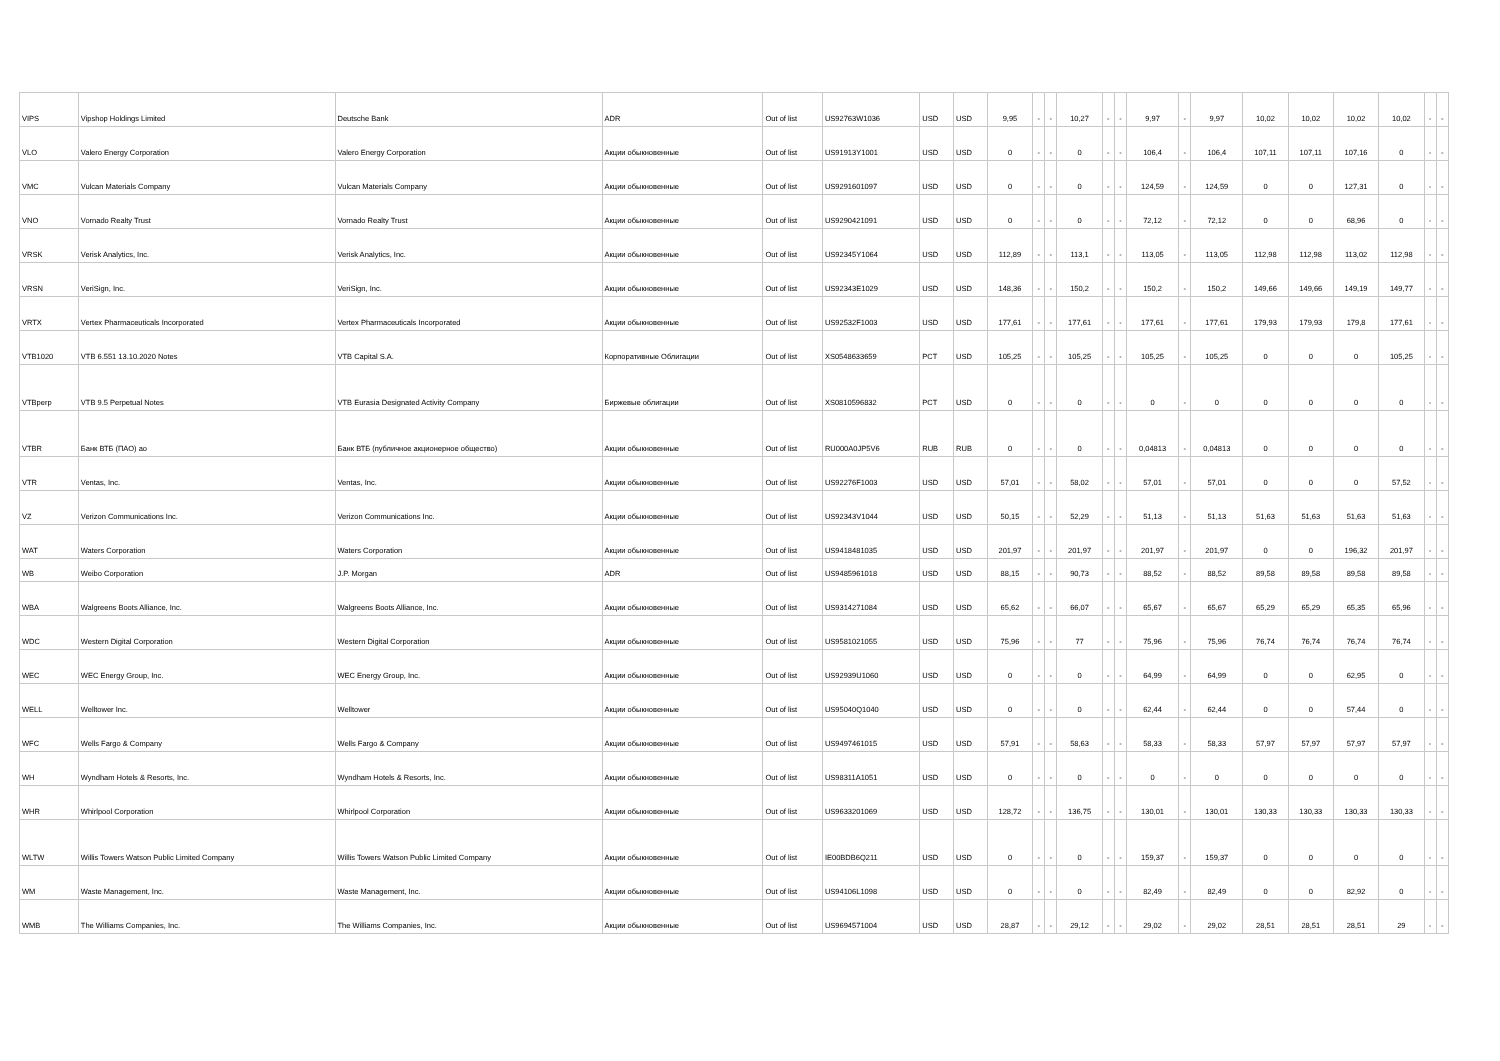| VIPS | Vipshop Holdings Limited | Deutsche Bank | ADR | Out of list | US92763W1036 | USD | USD | 9,95 | - | - | 10,27 | - | - | 9,97 | - | 9,97 | 10,02 | 10,02 | 10,02 | 10,02 | - | - |
| VLO | Valero Energy Corporation | Valero Energy Corporation | Акции обыкновенные | Out of list | US91913Y1001 | USD | USD | 0 | - | - | 0 | - | - | 106,4 | - | 106,4 | 107,11 | 107,11 | 107,16 | 0 | - | - |
| VMC | Vulcan Materials Company | Vulcan Materials Company | Акции обыкновенные | Out of list | US9291601097 | USD | USD | 0 | - | - | 0 | - | - | 124,59 | - | 124,59 | 0 | 0 | 127,31 | 0 | - | - |
| VNO | Vornado Realty Trust | Vornado Realty Trust | Акции обыкновенные | Out of list | US9290421091 | USD | USD | 0 | - | - | 0 | - | - | 72,12 | - | 72,12 | 0 | 0 | 68,96 | 0 | - | - |
| VRSK | Verisk Analytics, Inc. | Verisk Analytics, Inc. | Акции обыкновенные | Out of list | US92345Y1064 | USD | USD | 112,89 | - | - | 113,1 | - | - | 113,05 | - | 113,05 | 112,98 | 112,98 | 113,02 | 112,98 | - | - |
| VRSN | VeriSign, Inc. | VeriSign, Inc. | Акции обыкновенные | Out of list | US92343E1029 | USD | USD | 148,36 | - | - | 150,2 | - | - | 150,2 | - | 150,2 | 149,66 | 149,66 | 149,19 | 149,77 | - | - |
| VRTX | Vertex Pharmaceuticals Incorporated | Vertex Pharmaceuticals Incorporated | Акции обыкновенные | Out of list | US92532F1003 | USD | USD | 177,61 | - | - | 177,61 | - | - | 177,61 | - | 177,61 | 179,93 | 179,93 | 179,8 | 177,61 | - | - |
| VTB1020 | VTB 6.551 13.10.2020 Notes | VTB Capital S.A. | Корпоративные Облигации | Out of list | XS0548633659 | PCT | USD | 105,25 | - | - | 105,25 | - | - | 105,25 | - | 105,25 | 0 | 0 | 0 | 105,25 | - | - |
| VTBperp | VTB 9.5 Perpetual Notes | VTB Eurasia Designated Activity Company | Биржевые облигации | Out of list | XS0810596832 | PCT | USD | 0 | - | - | 0 | - | - | 0 | - | 0 | 0 | 0 | 0 | 0 | - | - |
| VTBR | Банк ВТБ (ПАО) ао | Банк ВТБ (публичное акционерное общество) | Акции обыкновенные | Out of list | RU000A0JP5V6 | RUB | RUB | 0 | - | - | 0 | - | - | 0,04813 | - | 0,04813 | 0 | 0 | 0 | 0 | - | - |
| VTR | Ventas, Inc. | Ventas, Inc. | Акции обыкновенные | Out of list | US92276F1003 | USD | USD | 57,01 | - | - | 58,02 | - | - | 57,01 | - | 57,01 | 0 | 0 | 0 | 57,52 | - | - |
| VZ | Verizon Communications Inc. | Verizon Communications Inc. | Акции обыкновенные | Out of list | US92343V1044 | USD | USD | 50,15 | - | - | 52,29 | - | - | 51,13 | - | 51,13 | 51,63 | 51,63 | 51,63 | 51,63 | - | - |
| WAT | Waters Corporation | Waters Corporation | Акции обыкновенные | Out of list | US9418481035 | USD | USD | 201,97 | - | - | 201,97 | - | - | 201,97 | - | 201,97 | 0 | 0 | 196,32 | 201,97 | - | - |
| WB | Weibo Corporation | J.P. Morgan | ADR | Out of list | US9485961018 | USD | USD | 88,15 | - | - | 90,73 | - | - | 88,52 | - | 88,52 | 89,58 | 89,58 | 89,58 | 89,58 | - | - |
| WBA | Walgreens Boots Alliance, Inc. | Walgreens Boots Alliance, Inc. | Акции обыкновенные | Out of list | US9314271084 | USD | USD | 65,62 | - | - | 66,07 | - | - | 65,67 | - | 65,67 | 65,29 | 65,29 | 65,35 | 65,96 | - | - |
| WDC | Western Digital Corporation | Western Digital Corporation | Акции обыкновенные | Out of list | US9581021055 | USD | USD | 75,96 | - | - | 77 | - | - | 75,96 | - | 75,96 | 76,74 | 76,74 | 76,74 | 76,74 | - | - |
| WEC | WEC Energy Group, Inc. | WEC Energy Group, Inc. | Акции обыкновенные | Out of list | US92939U1060 | USD | USD | 0 | - | - | 0 | - | - | 64,99 | - | 64,99 | 0 | 0 | 62,95 | 0 | - | - |
| WELL | Welltower Inc. | Welltower | Акции обыкновенные | Out of list | US95040Q1040 | USD | USD | 0 | - | - | 0 | - | - | 62,44 | - | 62,44 | 0 | 0 | 57,44 | 0 | - | - |
| WFC | Wells Fargo & Company | Wells Fargo & Company | Акции обыкновенные | Out of list | US9497461015 | USD | USD | 57,91 | - | - | 58,63 | - | - | 58,33 | - | 58,33 | 57,97 | 57,97 | 57,97 | 57,97 | - | - |
| WH | Wyndham Hotels & Resorts, Inc. | Wyndham Hotels & Resorts, Inc. | Акции обыкновенные | Out of list | US98311A1051 | USD | USD | 0 | - | - | 0 | - | - | 0 | - | 0 | 0 | 0 | 0 | 0 | - | - |
| WHR | Whirlpool Corporation | Whirlpool Corporation | Акции обыкновенные | Out of list | US9633201069 | USD | USD | 128,72 | - | - | 136,75 | - | - | 130,01 | - | 130,01 | 130,33 | 130,33 | 130,33 | 130,33 | - | - |
| WLTW | Willis Towers Watson Public Limited Company | Willis Towers Watson Public Limited Company | Акции обыкновенные | Out of list | IE00BDB6Q211 | USD | USD | 0 | - | - | 0 | - | - | 159,37 | - | 159,37 | 0 | 0 | 0 | 0 | - | - |
| WM | Waste Management, Inc. | Waste Management, Inc. | Акции обыкновенные | Out of list | US94106L1098 | USD | USD | 0 | - | - | 0 | - | - | 82,49 | - | 82,49 | 0 | 0 | 82,92 | 0 | - | - |
| WMB | The Williams Companies, Inc. | The Williams Companies, Inc. | Акции обыкновенные | Out of list | US9694571004 | USD | USD | 28,87 | - | - | 29,12 | - | - | 29,02 | - | 29,02 | 28,51 | 28,51 | 28,51 | 29 | - | - |